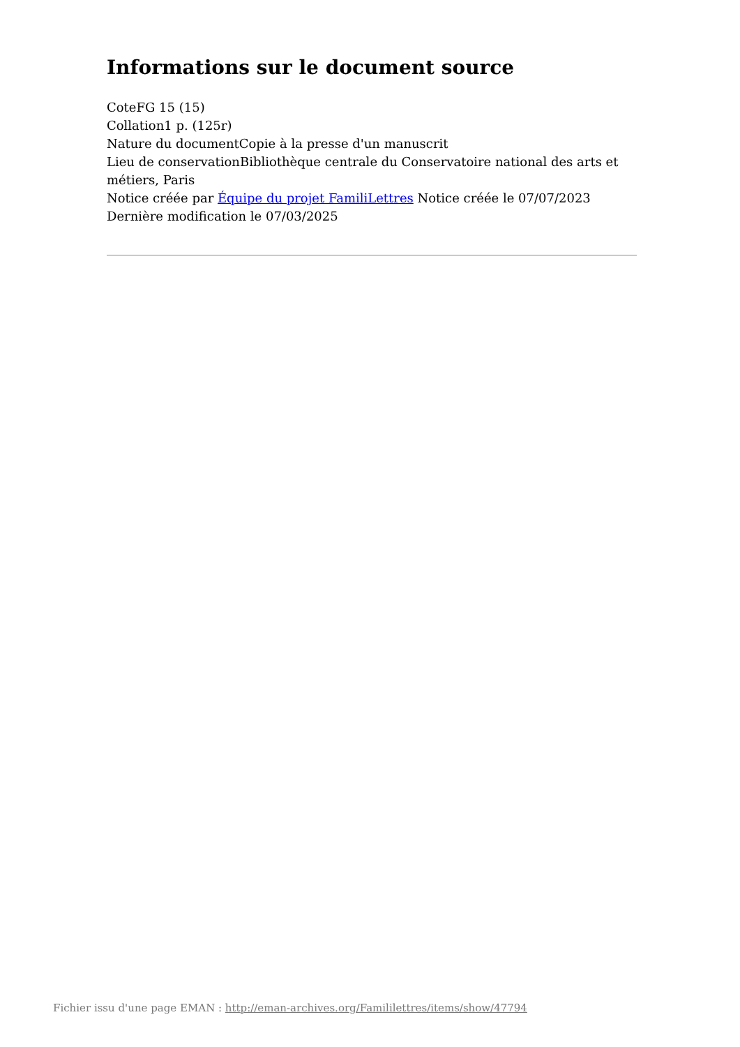Informations sur le document source
CoteFG 15 (15)
Collation1 p. (125r)
Nature du documentCopie à la presse d'un manuscrit
Lieu de conservationBibliothèque centrale du Conservatoire national des arts et métiers, Paris
Notice créée par Équipe du projet FamiliLettres Notice créée le 07/07/2023
Dernière modification le 07/03/2025
Fichier issu d'une page EMAN : http://eman-archives.org/Famililettres/items/show/47794